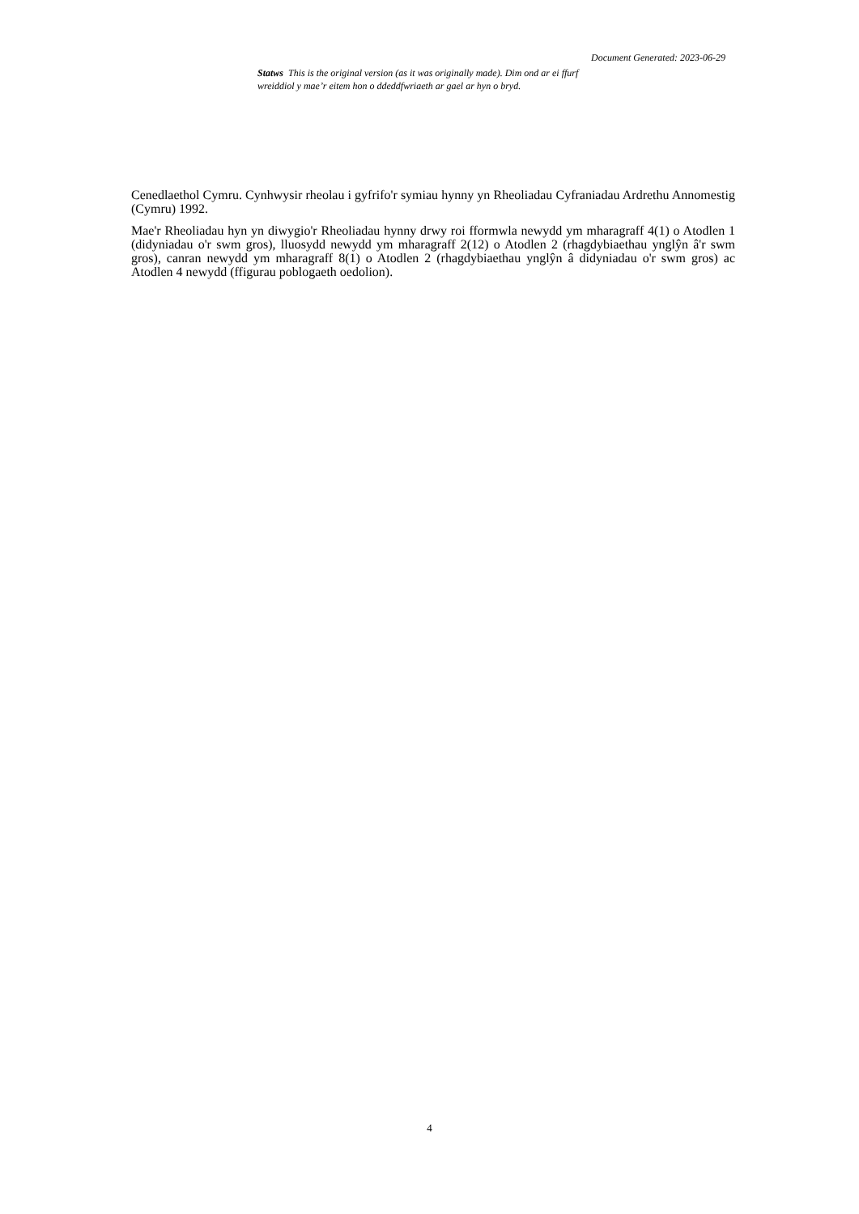Document Generated: 2023-06-29
Statws This is the original version (as it was originally made). Dim ond ar ei ffurf wreiddiol y mae’r eitem hon o ddeddfwriaeth ar gael ar hyn o bryd.
Cenedlaethol Cymru. Cynhwysir rheolau i gyfrifo'r symiau hynny yn Rheoliadau Cyfraniadau Ardrethu Annomestig (Cymru) 1992.
Mae'r Rheoliadau hyn yn diwygio'r Rheoliadau hynny drwy roi fformwla newydd ym mharagraff 4(1) o Atodlen 1 (didyniadau o'r swm gros), lluosydd newydd ym mharagraff 2(12) o Atodlen 2 (rhagdybiaethau ynglŷn â'r swm gros), canran newydd ym mharagraff 8(1) o Atodlen 2 (rhagdybiaethau ynglŷn â didyniadau o'r swm gros) ac Atodlen 4 newydd (ffigurau poblogaeth oedolion).
4